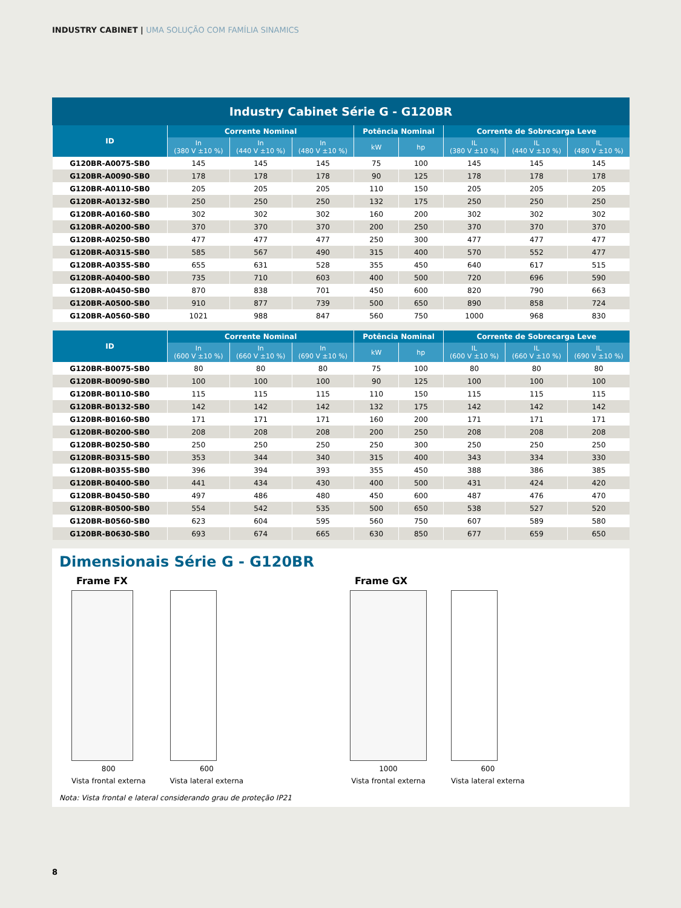INDUSTRY CABINET | UMA SOLUÇÃO COM FAMÍLIA SINAMICS
Industry Cabinet Série G - G120BR
| ID | Corrente Nominal | | | Potência Nominal | | Corrente de Sobrecarga Leve | | |
| --- | --- | --- | --- | --- | --- | --- | --- | --- |
| | In (380 V ±10 %) | In (440 V ±10 %) | In (480 V ±10 %) | kW | hp | IL (380 V ±10 %) | IL (440 V ±10 %) | IL (480 V ±10 %) |
| G120BR-A0075-SB0 | 145 | 145 | 145 | 75 | 100 | 145 | 145 | 145 |
| G120BR-A0090-SB0 | 178 | 178 | 178 | 90 | 125 | 178 | 178 | 178 |
| G120BR-A0110-SB0 | 205 | 205 | 205 | 110 | 150 | 205 | 205 | 205 |
| G120BR-A0132-SB0 | 250 | 250 | 250 | 132 | 175 | 250 | 250 | 250 |
| G120BR-A0160-SB0 | 302 | 302 | 302 | 160 | 200 | 302 | 302 | 302 |
| G120BR-A0200-SB0 | 370 | 370 | 370 | 200 | 250 | 370 | 370 | 370 |
| G120BR-A0250-SB0 | 477 | 477 | 477 | 250 | 300 | 477 | 477 | 477 |
| G120BR-A0315-SB0 | 585 | 567 | 490 | 315 | 400 | 570 | 552 | 477 |
| G120BR-A0355-SB0 | 655 | 631 | 528 | 355 | 450 | 640 | 617 | 515 |
| G120BR-A0400-SB0 | 735 | 710 | 603 | 400 | 500 | 720 | 696 | 590 |
| G120BR-A0450-SB0 | 870 | 838 | 701 | 450 | 600 | 820 | 790 | 663 |
| G120BR-A0500-SB0 | 910 | 877 | 739 | 500 | 650 | 890 | 858 | 724 |
| G120BR-A0560-SB0 | 1021 | 988 | 847 | 560 | 750 | 1000 | 968 | 830 |
| ID | Corrente Nominal | | | Potência Nominal | | Corrente de Sobrecarga Leve | | |
| --- | --- | --- | --- | --- | --- | --- | --- | --- |
| | In (600 V ±10 %) | In (660 V ±10 %) | In (690 V ±10 %) | kW | hp | IL (600 V ±10 %) | IL (660 V ±10 %) | IL (690 V ±10 %) |
| G120BR-B0075-SB0 | 80 | 80 | 80 | 75 | 100 | 80 | 80 | 80 |
| G120BR-B0090-SB0 | 100 | 100 | 100 | 90 | 125 | 100 | 100 | 100 |
| G120BR-B0110-SB0 | 115 | 115 | 115 | 110 | 150 | 115 | 115 | 115 |
| G120BR-B0132-SB0 | 142 | 142 | 142 | 132 | 175 | 142 | 142 | 142 |
| G120BR-B0160-SB0 | 171 | 171 | 171 | 160 | 200 | 171 | 171 | 171 |
| G120BR-B0200-SB0 | 208 | 208 | 208 | 200 | 250 | 208 | 208 | 208 |
| G120BR-B0250-SB0 | 250 | 250 | 250 | 250 | 300 | 250 | 250 | 250 |
| G120BR-B0315-SB0 | 353 | 344 | 340 | 315 | 400 | 343 | 334 | 330 |
| G120BR-B0355-SB0 | 396 | 394 | 393 | 355 | 450 | 388 | 386 | 385 |
| G120BR-B0400-SB0 | 441 | 434 | 430 | 400 | 500 | 431 | 424 | 420 |
| G120BR-B0450-SB0 | 497 | 486 | 480 | 450 | 600 | 487 | 476 | 470 |
| G120BR-B0500-SB0 | 554 | 542 | 535 | 500 | 650 | 538 | 527 | 520 |
| G120BR-B0560-SB0 | 623 | 604 | 595 | 560 | 750 | 607 | 589 | 580 |
| G120BR-B0630-SB0 | 693 | 674 | 665 | 630 | 850 | 677 | 659 | 650 |
Dimensionais Série G - G120BR
Frame FX
800
Vista frontal externa
600
Vista lateral externa
Frame GX
1000
Vista frontal externa
600
Vista lateral externa
Nota: Vista frontal e lateral considerando grau de proteção IP21
8